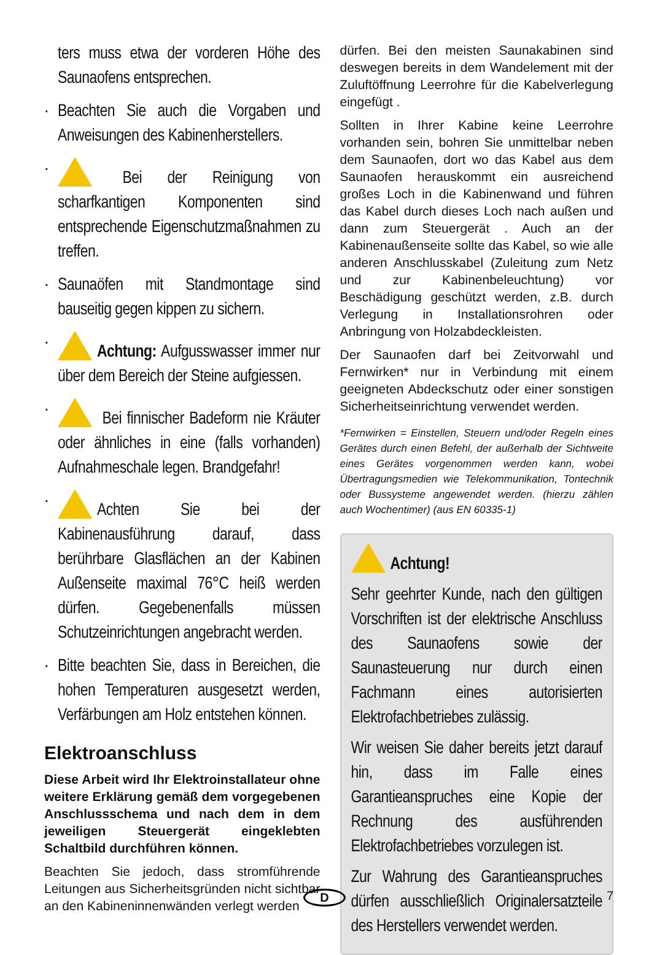ters muss etwa der vorderen Höhe des Saunaofens entsprechen.
· Beachten Sie auch die Vorgaben und Anweisungen des Kabinenherstellers.
· Bei der Reinigung von scharfkantigen Komponenten sind entsprechende Eigenschutzmaßnahmen zu treffen.
· Saunaöfen mit Standmontage sind bauseitig gegen kippen zu sichern.
· Achtung: Aufgusswasser immer nur über dem Bereich der Steine aufgiessen.
· Bei finnischer Badeform nie Kräuter oder ähnliches in eine (falls vorhanden) Aufnahmeschale legen. Brandgefahr!
· Achten Sie bei der Kabinenausführung darauf, dass berührbare Glasflächen an der Kabinen Außenseite maximal 76°C heiß werden dürfen. Gegebenenfalls müssen Schutzeinrichtungen angebracht werden.
· Bitte beachten Sie, dass in Bereichen, die hohen Temperaturen ausgesetzt werden, Verfärbungen am Holz entstehen können.
Elektroanschluss
Diese Arbeit wird Ihr Elektroinstallateur ohne weitere Erklärung gemäß dem vorgegebenen Anschlussschema und nach dem in dem jeweiligen Steuergerät eingeklebten Schaltbild durchführen können.
Beachten Sie jedoch, dass stromführende Leitungen aus Sicherheitsgründen nicht sichtbar an den Kabineninnenwänden verlegt werden
dürfen. Bei den meisten Saunakabinen sind deswegen bereits in dem Wandelement mit der Zuluftöffnung Leerrohre für die Kabelverlegung eingefügt .
Sollten in Ihrer Kabine keine Leerrohre vorhanden sein, bohren Sie unmittelbar neben dem Saunaofen, dort wo das Kabel aus dem Saunaofen herauskommt ein ausreichend großes Loch in die Kabinenwand und führen das Kabel durch dieses Loch nach außen und dann zum Steuergerät . Auch an der Kabinenaußenseite sollte das Kabel, so wie alle anderen Anschlusskabel (Zuleitung zum Netz und zur Kabinenbeleuchtung) vor Beschädigung geschützt werden, z.B. durch Verlegung in Installationsrohren oder Anbringung von Holzabdeckleisten.
Der Saunaofen darf bei Zeitvorwahl und Fernwirken* nur in Verbindung mit einem geeigneten Abdeckschutz oder einer sonstigen Sicherheitseinrichtung verwendet werden.
*Fernwirken = Einstellen, Steuern und/oder Regeln eines Gerätes durch einen Befehl, der außerhalb der Sichtweite eines Gerätes vorgenommen werden kann, wobei Übertragungsmedien wie Telekommunikation, Tontechnik oder Bussysteme angewendet werden. (hierzu zählen auch Wochentimer) (aus EN 60335-1)
Achtung!
Sehr geehrter Kunde, nach den gültigen Vorschriften ist der elektrische Anschluss des Saunaofens sowie der Saunasteuerung nur durch einen Fachmann eines autorisierten Elektrofachbetriebes zulässig.
Wir weisen Sie daher bereits jetzt darauf hin, dass im Falle eines Garantieanspruches eine Kopie der Rechnung des ausführenden Elektrofachbetriebes vorzulegen ist.
Zur Wahrung des Garantieanspruches dürfen ausschließlich Originalersatzteile des Herstellers verwendet werden.
D 7